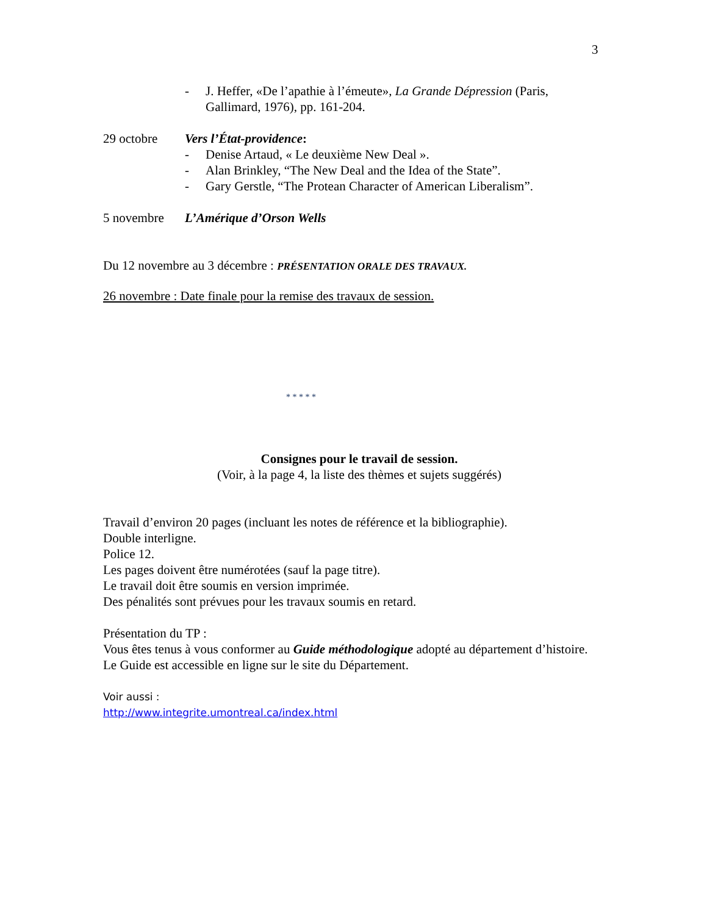3
- J. Heffer, «De l’apathie à l’émeute», La Grande Dépression (Paris, Gallimard, 1976), pp. 161-204.
29 octobre Vers l’État-providence:
- Denise Artaud, « Le deuxième New Deal ».
- Alan Brinkley, “The New Deal and the Idea of the State”.
- Gary Gerstle, “The Protean Character of American Liberalism”.
5 novembre L’Amérique d’Orson Wells
Du 12 novembre au 3 décembre : PRÉSENTATION ORALE DES TRAVAUX.
26 novembre : Date finale pour la remise des travaux de session.
* * * * *
Consignes pour le travail de session.
(Voir, à la page 4, la liste des thèmes et sujets suggérés)
Travail d’environ 20 pages (incluant les notes de référence et la bibliographie).
Double interligne.
Police 12.
Les pages doivent être numérotées (sauf la page titre).
Le travail doit être soumis en version imprimée.
Des pénalités sont prévues pour les travaux soumis en retard.
Présentation du TP :
Vous êtes tenus à vous conformer au Guide méthodologique adopté au département d’histoire. Le Guide est accessible en ligne sur le site du Département.
Voir aussi :
http://www.integrite.umontreal.ca/index.html